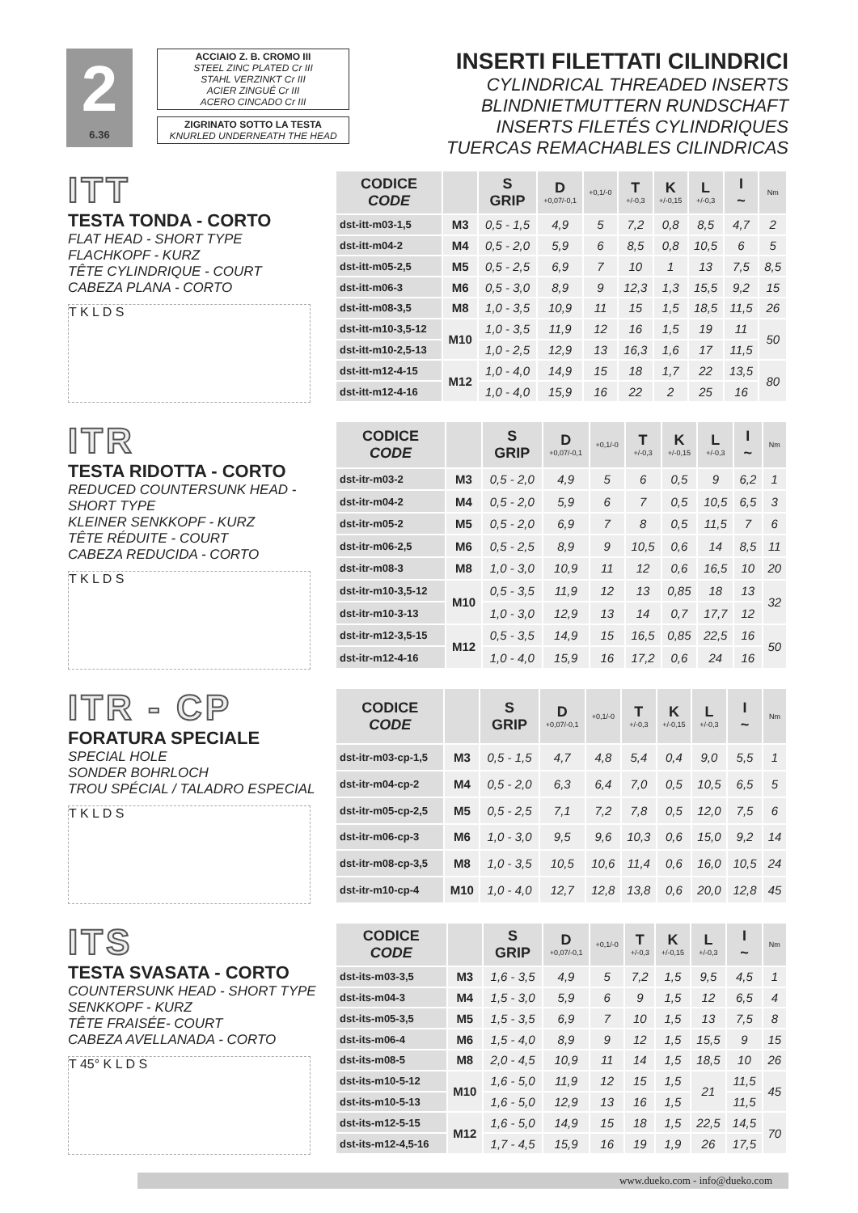2
6.36
ACCIAIO Z. B. CROMO III
STEEL ZINC PLATED Cr III
STAHL VERZINKT Cr III
ACIER ZINGUÉ Cr III
ACERO CINCADO Cr III
ZIGRINATO SOTTO LA TESTA
KNURLED UNDERNEATH THE HEAD
INSERTI FILETTATI CILINDRICI
CYLINDRICAL THREADED INSERTS
BLINDNIETMUTTERN RUNDSCHAFT
INSERTS FILETÉS CYLINDRIQUES
TUERCAS REMACHABLES CILINDRICAS
ITT
TESTA TONDA - CORTO
FLAT HEAD - SHORT TYPE
FLACHKOPF - KURZ
TÊTE CYLINDRIQUE - COURT
CABEZA PLANA - CORTO
T K L D S
| CODICE CODE | | S GRIP | D +0,07/-0,1 | +0,1/-0 | T +/-0,3 | K +/-0,15 | L +/-0,3 | I ~ | Nm |
| --- | --- | --- | --- | --- | --- | --- | --- | --- | --- |
| dst-itt-m03-1,5 | M3 | 0,5 - 1,5 | 4,9 | 5 | 7,2 | 0,8 | 8,5 | 4,7 | 2 |
| dst-itt-m04-2 | M4 | 0,5 - 2,0 | 5,9 | 6 | 8,5 | 0,8 | 10,5 | 6 | 5 |
| dst-itt-m05-2,5 | M5 | 0,5 - 2,5 | 6,9 | 7 | 10 | 1 | 13 | 7,5 | 8,5 |
| dst-itt-m06-3 | M6 | 0,5 - 3,0 | 8,9 | 9 | 12,3 | 1,3 | 15,5 | 9,2 | 15 |
| dst-itt-m08-3,5 | M8 | 1,0 - 3,5 | 10,9 | 11 | 15 | 1,5 | 18,5 | 11,5 | 26 |
| dst-itt-m10-3,5-12 | M10 | 1,0 - 3,5 | 11,9 | 12 | 16 | 1,5 | 19 | 11 | 50 |
| dst-itt-m10-2,5-13 | | 1,0 - 2,5 | 12,9 | 13 | 16,3 | 1,6 | 17 | 11,5 | |
| dst-itt-m12-4-15 | M12 | 1,0 - 4,0 | 14,9 | 15 | 18 | 1,7 | 22 | 13,5 | 80 |
| dst-itt-m12-4-16 | | 1,0 - 4,0 | 15,9 | 16 | 22 | 2 | 25 | 16 | |
ITR
TESTA RIDOTTA - CORTO
REDUCED COUNTERSUNK HEAD - SHORT TYPE
KLEINER SENKKOPF - KURZ
TÊTE RÉDUITE - COURT
CABEZA REDUCIDA - CORTO
T K L D S
| CODICE CODE | | S GRIP | D +0,07/-0,1 | +0,1/-0 | T +/-0,3 | K +/-0,15 | L +/-0,3 | I ~ | Nm |
| --- | --- | --- | --- | --- | --- | --- | --- | --- | --- |
| dst-itr-m03-2 | M3 | 0,5 - 2,0 | 4,9 | 5 | 6 | 0,5 | 9 | 6,2 | 1 |
| dst-itr-m04-2 | M4 | 0,5 - 2,0 | 5,9 | 6 | 7 | 0,5 | 10,5 | 6,5 | 3 |
| dst-itr-m05-2 | M5 | 0,5 - 2,0 | 6,9 | 7 | 8 | 0,5 | 11,5 | 7 | 6 |
| dst-itr-m06-2,5 | M6 | 0,5 - 2,5 | 8,9 | 9 | 10,5 | 0,6 | 14 | 8,5 | 11 |
| dst-itr-m08-3 | M8 | 1,0 - 3,0 | 10,9 | 11 | 12 | 0,6 | 16,5 | 10 | 20 |
| dst-itr-m10-3,5-12 | M10 | 0,5 - 3,5 | 11,9 | 12 | 13 | 0,85 | 18 | 13 | 32 |
| dst-itr-m10-3-13 | | 1,0 - 3,0 | 12,9 | 13 | 14 | 0,7 | 17,7 | 12 | |
| dst-itr-m12-3,5-15 | M12 | 0,5 - 3,5 | 14,9 | 15 | 16,5 | 0,85 | 22,5 | 16 | 50 |
| dst-itr-m12-4-16 | | 1,0 - 4,0 | 15,9 | 16 | 17,2 | 0,6 | 24 | 16 | |
ITR - CP
FORATURA SPECIALE
SPECIAL HOLE
SONDER BOHRLOCH
TROU SPÉCIAL / TALADRO ESPECIAL
T K L D S
| CODICE CODE | | S GRIP | D +0,07/-0,1 | +0,1/-0 | T +/-0,3 | K +/-0,15 | L +/-0,3 | I ~ | Nm |
| --- | --- | --- | --- | --- | --- | --- | --- | --- | --- |
| dst-itr-m03-cp-1,5 | M3 | 0,5 - 1,5 | 4,7 | 4,8 | 5,4 | 0,4 | 9,0 | 5,5 | 1 |
| dst-itr-m04-cp-2 | M4 | 0,5 - 2,0 | 6,3 | 6,4 | 7,0 | 0,5 | 10,5 | 6,5 | 5 |
| dst-itr-m05-cp-2,5 | M5 | 0,5 - 2,5 | 7,1 | 7,2 | 7,8 | 0,5 | 12,0 | 7,5 | 6 |
| dst-itr-m06-cp-3 | M6 | 1,0 - 3,0 | 9,5 | 9,6 | 10,3 | 0,6 | 15,0 | 9,2 | 14 |
| dst-itr-m08-cp-3,5 | M8 | 1,0 - 3,5 | 10,5 | 10,6 | 11,4 | 0,6 | 16,0 | 10,5 | 24 |
| dst-itr-m10-cp-4 | M10 | 1,0 - 4,0 | 12,7 | 12,8 | 13,8 | 0,6 | 20,0 | 12,8 | 45 |
ITS
TESTA SVASATA - CORTO
COUNTERSUNK HEAD - SHORT TYPE
SENKKOPF - KURZ
TÊTE FRAISÉE- COURT
CABEZA AVELLANADA - CORTO
T 45° K L D S
| CODICE CODE | | S GRIP | D +0,07/-0,1 | +0,1/-0 | T +/-0,3 | K +/-0,15 | L +/-0,3 | I ~ | Nm |
| --- | --- | --- | --- | --- | --- | --- | --- | --- | --- |
| dst-its-m03-3,5 | M3 | 1,6 - 3,5 | 4,9 | 5 | 7,2 | 1,5 | 9,5 | 4,5 | 1 |
| dst-its-m04-3 | M4 | 1,5 - 3,0 | 5,9 | 6 | 9 | 1,5 | 12 | 6,5 | 4 |
| dst-its-m05-3,5 | M5 | 1,5 - 3,5 | 6,9 | 7 | 10 | 1,5 | 13 | 7,5 | 8 |
| dst-its-m06-4 | M6 | 1,5 - 4,0 | 8,9 | 9 | 12 | 1,5 | 15,5 | 9 | 15 |
| dst-its-m08-5 | M8 | 2,0 - 4,5 | 10,9 | 11 | 14 | 1,5 | 18,5 | 10 | 26 |
| dst-its-m10-5-12 | M10 | 1,6 - 5,0 | 11,9 | 12 | 15 | 1,5 | 21 | 11,5 | 45 |
| dst-its-m10-5-13 | | 1,6 - 5,0 | 12,9 | 13 | 16 | 1,5 | | 11,5 | |
| dst-its-m12-5-15 | M12 | 1,6 - 5,0 | 14,9 | 15 | 18 | 1,5 | 22,5 | 14,5 | 70 |
| dst-its-m12-4,5-16 | | 1,7 - 4,5 | 15,9 | 16 | 19 | 1,9 | 26 | 17,5 | |
www.dueko.com - info@dueko.com